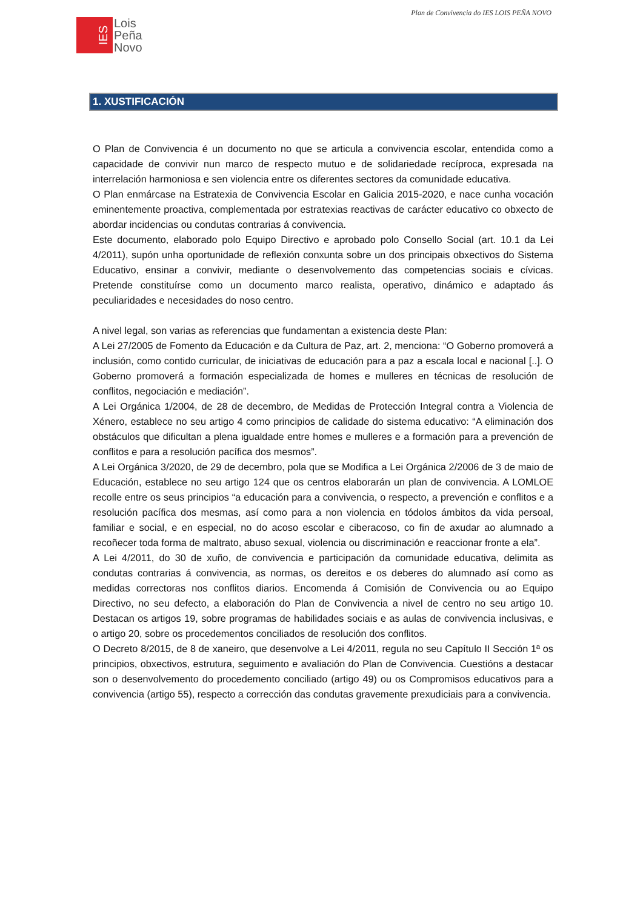Plan de Convivencia do IES LOIS PEÑA NOVO
IES
Lois
Peña
Novo
1. XUSTIFICACIÓN
O Plan de Convivencia é un documento no que se articula a convivencia escolar, entendida como a capacidade de convivir nun marco de respecto mutuo e de solidariedade recíproca, expresada na interrelación harmoniosa e sen violencia entre os diferentes sectores da comunidade educativa.
O Plan enmárcase na Estratexia de Convivencia Escolar en Galicia 2015-2020, e nace cunha vocación eminentemente proactiva, complementada por estratexias reactivas de carácter educativo co obxecto de abordar incidencias ou condutas contrarias á convivencia.
Este documento, elaborado polo Equipo Directivo e aprobado polo Consello Social (art. 10.1 da Lei 4/2011), supón unha oportunidade de reflexión conxunta sobre un dos principais obxectivos do Sistema Educativo, ensinar a convivir, mediante o desenvolvemento das competencias sociais e cívicas. Pretende constituírse como un documento marco realista, operativo, dinámico e adaptado ás peculiaridades e necesidades do noso centro.
A nivel legal, son varias as referencias que fundamentan a existencia deste Plan:
A Lei 27/2005 de Fomento da Educación e da Cultura de Paz, art. 2, menciona: “O Goberno promoverá a inclusión, como contido curricular, de iniciativas de educación para a paz a escala local e nacional [..]. O Goberno promoverá a formación especializada de homes e mulleres en técnicas de resolución de conflitos, negociación e mediación”.
A Lei Orgánica 1/2004, de 28 de decembro, de Medidas de Protección Integral contra a Violencia de Xénero, establece no seu artigo 4 como principios de calidade do sistema educativo: “A eliminación dos obstáculos que dificultan a plena igualdade entre homes e mulleres e a formación para a prevención de conflitos e para a resolución pacífica dos mesmos”.
A Lei Orgánica 3/2020, de 29 de decembro, pola que se Modifica a Lei Orgánica 2/2006 de 3 de maio de Educación, establece no seu artigo 124 que os centros elaborarán un plan de convivencia. A LOMLOE recolle entre os seus principios “a educación para a convivencia, o respecto, a prevención e conflitos e a resolución pacífica dos mesmas, así como para a non violencia en tódolos ámbitos da vida persoal, familiar e social, e en especial, no do acoso escolar e ciberacoso, co fin de axudar ao alumnado a recoñecer toda forma de maltrato, abuso sexual, violencia ou discriminación e reaccionar fronte a ela”.
A Lei 4/2011, do 30 de xuño, de convivencia e participación da comunidade educativa, delimita as condutas contrarias á convivencia, as normas, os dereitos e os deberes do alumnado así como as medidas correctoras nos conflitos diarios. Encomenda á Comisión de Convivencia ou ao Equipo Directivo, no seu defecto, a elaboración do Plan de Convivencia a nivel de centro no seu artigo 10. Destacan os artigos 19, sobre programas de habilidades sociais e as aulas de convivencia inclusivas, e o artigo 20, sobre os procedementos conciliados de resolución dos conflitos.
O Decreto 8/2015, de 8 de xaneiro, que desenvolve a Lei 4/2011, regula no seu Capítulo II Sección 1ª os principios, obxectivos, estrutura, seguimento e avaliación do Plan de Convivencia. Cuestións a destacar son o desenvolvemento do procedemento conciliado (artigo 49) ou os Compromisos educativos para a convivencia (artigo 55), respecto a corrección das condutas gravemente prexudiciais para a convivencia.